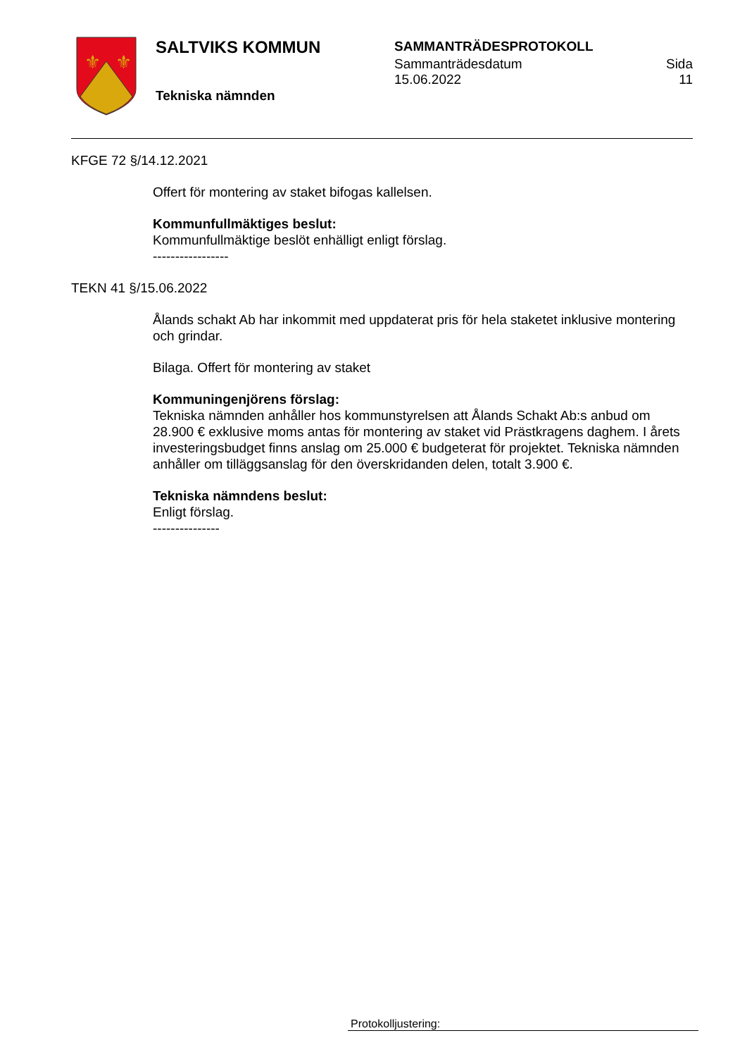⚜
⚜
SALTVIKS KOMMUN
Tekniska nämnden
SAMMANTRÄDESPROTOKOLL
Sammanträdesdatum
15.06.2022 Sida
11
KFGE 72 §/14.12.2021
Offert för montering av staket bifogas kallelsen.
Kommunfullmäktiges beslut:
Kommunfullmäktige beslöt enhälligt enligt förslag.
-----------------
TEKN 41 §/15.06.2022
Ålands schakt Ab har inkommit med uppdaterat pris för hela staketet inklusive montering och grindar.
Bilaga. Offert för montering av staket
Kommuningenjörens förslag:
Tekniska nämnden anhåller hos kommunstyrelsen att Ålands Schakt Ab:s anbud om 28.900 € exklusive moms antas för montering av staket vid Prästkragens daghem. I årets investeringsbudget finns anslag om 25.000 € budgeterat för projektet. Tekniska nämnden anhåller om tilläggsanslag för den överskridanden delen, totalt 3.900 €.
Tekniska nämndens beslut:
Enligt förslag.
---------------
Protokolljustering: